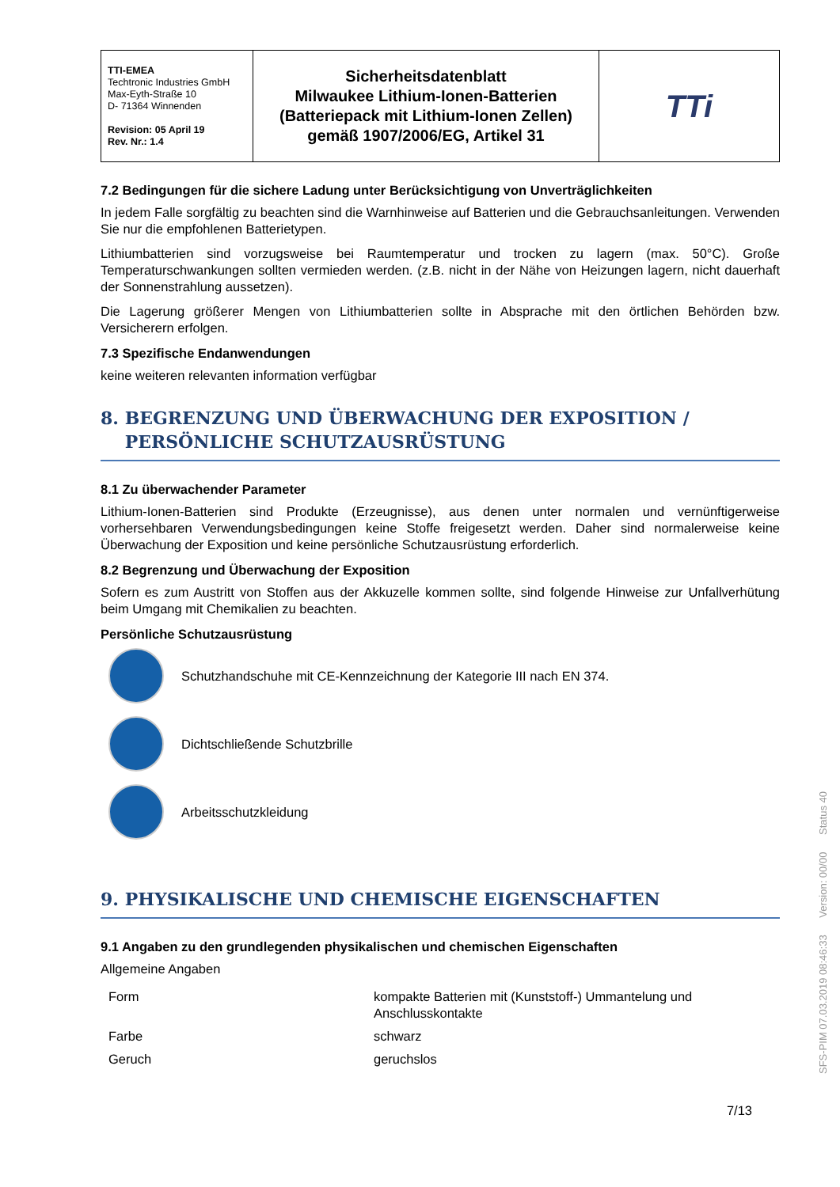| TTI-EMEA Techtronic Industries GmbH Max-Eyth-Straße 10 D- 71364 Winnenden Revision: 05 April 19 Rev. Nr.: 1.4 | Sicherheitsdatenblatt Milwaukee Lithium-Ionen-Batterien (Batteriepack mit Lithium-Ionen Zellen) gemäß 1907/2006/EG, Artikel 31 | TTi |
7.2 Bedingungen für die sichere Ladung unter Berücksichtigung von Unverträglichkeiten
In jedem Falle sorgfältig zu beachten sind die Warnhinweise auf Batterien und die Gebrauchsanleitungen. Verwenden Sie nur die empfohlenen Batterietypen.
Lithiumbatterien sind vorzugsweise bei Raumtemperatur und trocken zu lagern (max. 50°C). Große Temperaturschwankungen sollten vermieden werden. (z.B. nicht in der Nähe von Heizungen lagern, nicht dauerhaft der Sonnenstrahlung aussetzen).
Die Lagerung größerer Mengen von Lithiumbatterien sollte in Absprache mit den örtlichen Behörden bzw. Versicherern erfolgen.
7.3 Spezifische Endanwendungen
keine weiteren relevanten information verfügbar
8. BEGRENZUNG UND ÜBERWACHUNG DER EXPOSITION /
PERSÖNLICHE SCHUTZAUSRÜSTUNG
8.1 Zu überwachender Parameter
Lithium-Ionen-Batterien sind Produkte (Erzeugnisse), aus denen unter normalen und vernünftigerweise vorhersehbaren Verwendungsbedingungen keine Stoffe freigesetzt werden. Daher sind normalerweise keine Überwachung der Exposition und keine persönliche Schutzausrüstung erforderlich.
8.2 Begrenzung und Überwachung der Exposition
Sofern es zum Austritt von Stoffen aus der Akkuzelle kommen sollte, sind folgende Hinweise zur Unfallverhütung beim Umgang mit Chemikalien zu beachten.
Persönliche Schutzausrüstung
Schutzhandschuhe mit CE-Kennzeichnung der Kategorie III nach EN 374.
Dichtschließende Schutzbrille
Arbeitsschutzkleidung
9. PHYSIKALISCHE UND CHEMISCHE EIGENSCHAFTEN
9.1 Angaben zu den grundlegenden physikalischen und chemischen Eigenschaften
Allgemeine Angaben
| Form | kompakte Batterien mit (Kunststoff-) Ummantelung und Anschlusskontakte |
| Farbe | schwarz |
| Geruch | geruchslos |
7/13
SFS-PIM 07.03.2019 08:46:33 Version: 00/00 Status 40